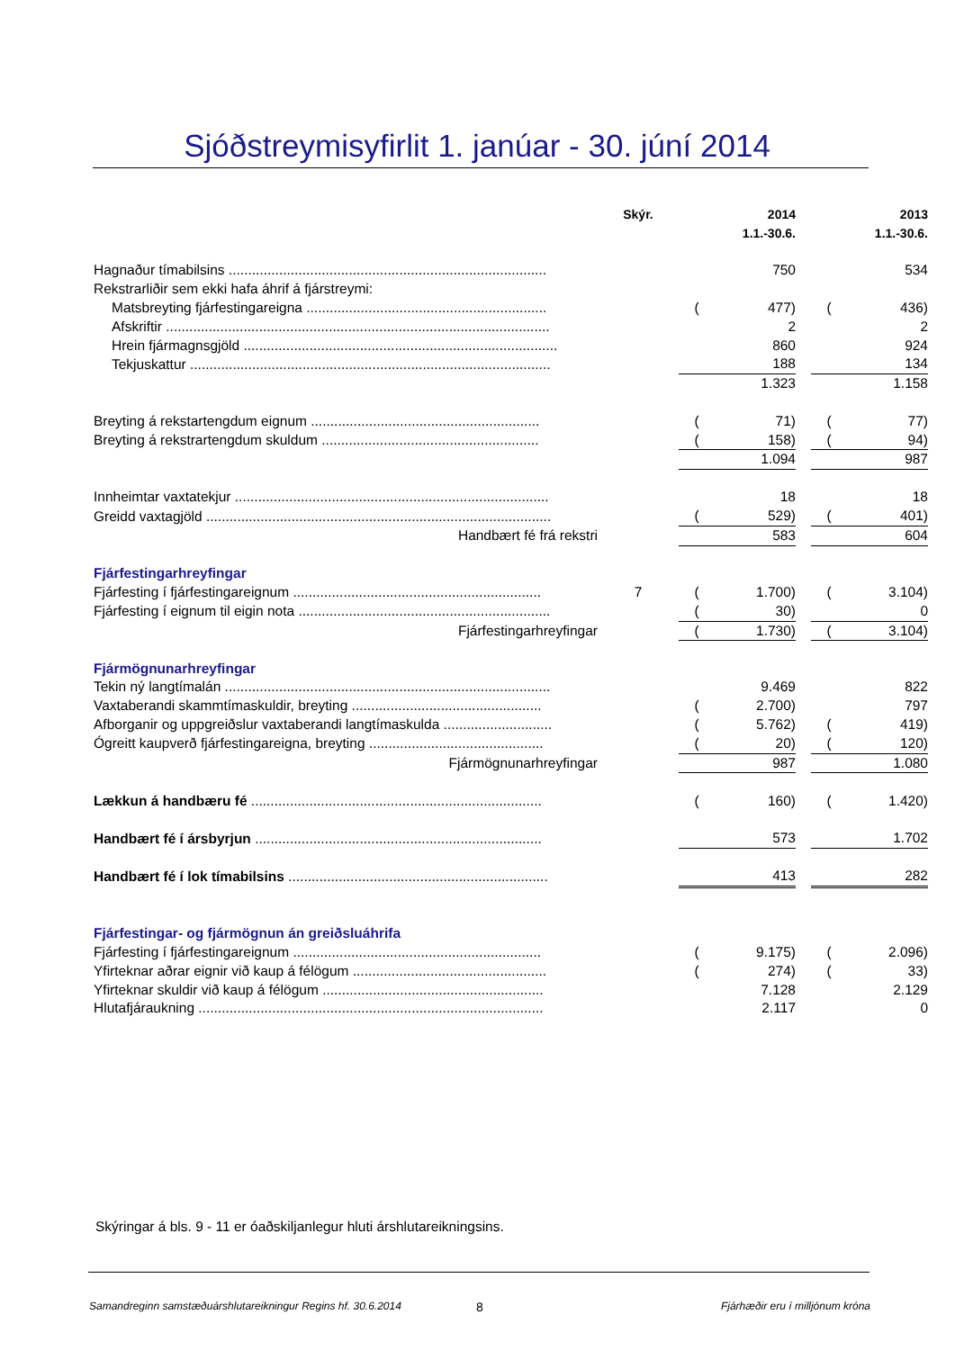Sjóðstreymisyfirlit 1. janúar - 30. júní 2014
| | Skýr. | | 2014 | | | 2013 |
| --- | --- | --- | --- | --- | --- | --- |
| | | | 1.1.-30.6. | | | 1.1.-30.6. |
| Hagnaður tímabilsins .................................................................................. | | | 750 | | | 534 |
| Rekstrarliðir sem ekki hafa áhrif á fjárstreymi: | | | | | | |
| Matsbreyting fjárfestingareigna .............................................................. | | ( | 477) | | ( | 436) |
| Afskriftir ................................................................................................... | | | 2 | | | 2 |
| Hrein fjármagnsgjöld ................................................................................. | | | 860 | | | 924 |
| Tekjuskattur ............................................................................................. | | | 188 | | | 134 |
| | | | 1.323 | | | 1.158 |
| Breyting á rekstartengdum eignum ........................................................... | | ( | 71) | | ( | 77) |
| Breyting á rekstrartengdum skuldum ........................................................ | | ( | 158) | | ( | 94) |
| | | | 1.094 | | | 987 |
| Innheimtar vaxtatekjur ................................................................................. | | | 18 | | | 18 |
| Greidd vaxtagjöld ......................................................................................... | | ( | 529) | | ( | 401) |
| Handbært fé frá rekstri | | | 583 | | | 604 |
| Fjárfestingarhreyfingar | | | | | | |
| Fjárfesting í fjárfestingareignum ................................................................ | 7 | ( | 1.700) | | ( | 3.104) |
| Fjárfesting í eignum til eigin nota ................................................................. | | ( | 30) | | | 0 |
| Fjárfestingarhreyfingar | | ( | 1.730) | | ( | 3.104) |
| Fjármögnunarhreyfingar | | | | | | |
| Tekin ný langtímalán .................................................................................... | | | 9.469 | | | 822 |
| Vaxtaberandi skammtímaskuldir, breyting ................................................. | | ( | 2.700) | | | 797 |
| Afborganir og uppgreiðslur vaxtaberandi langtímaskulda ............................ | | ( | 5.762) | | ( | 419) |
| Ógreitt kaupverð fjárfestingareigna, breyting ............................................. | | ( | 20) | | ( | 120) |
| Fjármögnunarhreyfingar | | | 987 | | | 1.080 |
| Lækkun á handbæru fé ........................................................................... | | ( | 160) | | ( | 1.420) |
| Handbært fé í ársbyrjun .......................................................................... | | | 573 | | | 1.702 |
| Handbært fé í lok tímabilsins ................................................................... | | | 413 | | | 282 |
| Fjárfestingar- og fjármögnun án greiðsluáhrifa | | | | | | |
| Fjárfesting í fjárfestingareignum ................................................................ | | ( | 9.175) | | ( | 2.096) |
| Yfirteknar aðrar eignir við kaup á félögum .................................................. | | ( | 274) | | ( | 33) |
| Yfirteknar skuldir við kaup á félögum ......................................................... | | | 7.128 | | | 2.129 |
| Hlutafjáraukning ......................................................................................... | | | 2.117 | | | 0 |
Skýringar á bls. 9 - 11 er óaðskiljanlegur hluti árshlutareikningsins.
Samandreginn samstæðuárshlutareikningur Regins hf. 30.6.2014 8 Fjárhæðir eru í milljónum króna